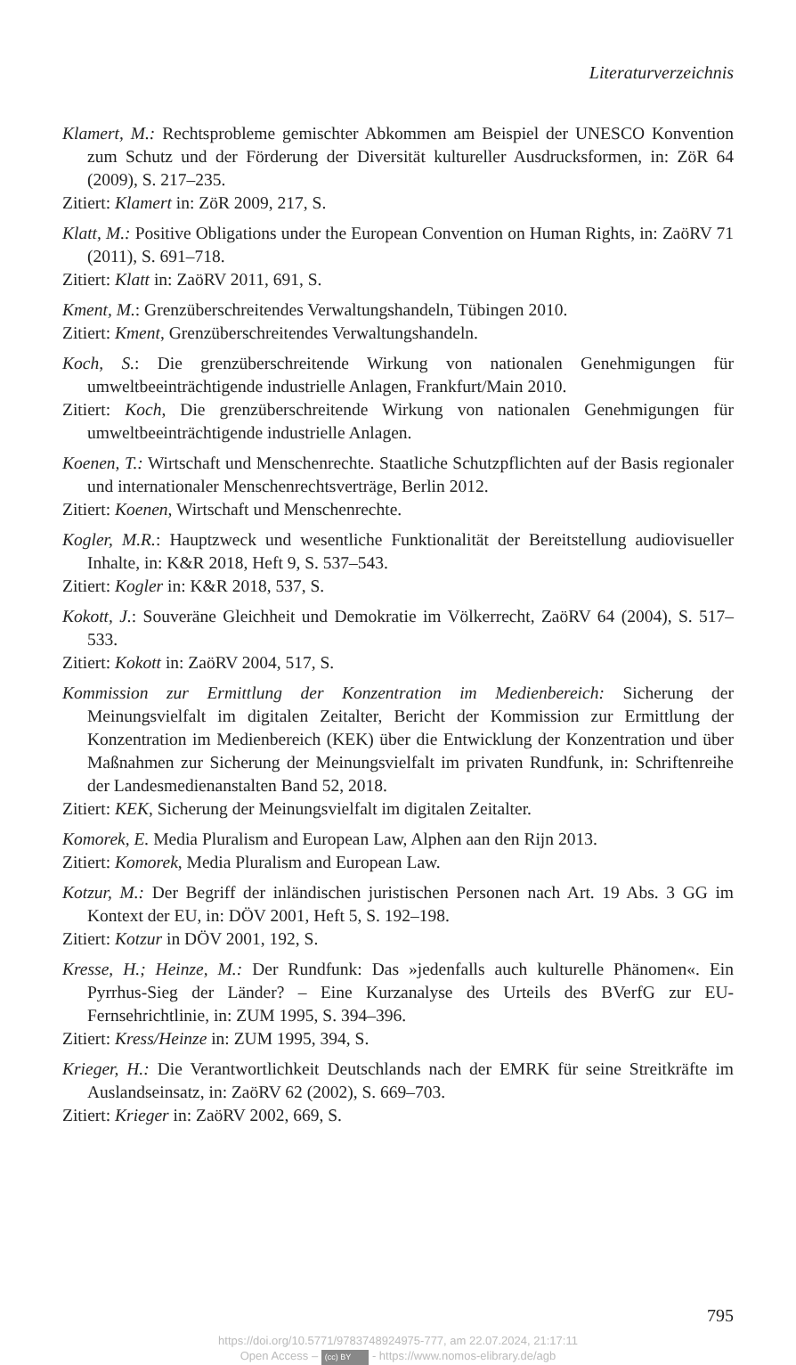Literaturverzeichnis
Klamert, M.: Rechtsprobleme gemischter Abkommen am Beispiel der UNESCO Konvention zum Schutz und der Förderung der Diversität kultureller Ausdrucksformen, in: ZöR 64 (2009), S. 217–235.
Zitiert: Klamert in: ZöR 2009, 217, S.
Klatt, M.: Positive Obligations under the European Convention on Human Rights, in: ZaöRV 71 (2011), S. 691–718.
Zitiert: Klatt in: ZaöRV 2011, 691, S.
Kment, M.: Grenzüberschreitendes Verwaltungshandeln, Tübingen 2010.
Zitiert: Kment, Grenzüberschreitendes Verwaltungshandeln.
Koch, S.: Die grenzüberschreitende Wirkung von nationalen Genehmigungen für umweltbeeinträchtigende industrielle Anlagen, Frankfurt/Main 2010.
Zitiert: Koch, Die grenzüberschreitende Wirkung von nationalen Genehmigungen für umweltbeeinträchtigende industrielle Anlagen.
Koenen, T.: Wirtschaft und Menschenrechte. Staatliche Schutzpflichten auf der Basis regionaler und internationaler Menschenrechtsverträge, Berlin 2012.
Zitiert: Koenen, Wirtschaft und Menschenrechte.
Kogler, M.R.: Hauptzweck und wesentliche Funktionalität der Bereitstellung audiovisueller Inhalte, in: K&R 2018, Heft 9, S. 537–543.
Zitiert: Kogler in: K&R 2018, 537, S.
Kokott, J.: Souveräne Gleichheit und Demokratie im Völkerrecht, ZaöRV 64 (2004), S. 517–533.
Zitiert: Kokott in: ZaöRV 2004, 517, S.
Kommission zur Ermittlung der Konzentration im Medienbereich: Sicherung der Meinungsvielfalt im digitalen Zeitalter, Bericht der Kommission zur Ermittlung der Konzentration im Medienbereich (KEK) über die Entwicklung der Konzentration und über Maßnahmen zur Sicherung der Meinungsvielfalt im privaten Rundfunk, in: Schriftenreihe der Landesmedienanstalten Band 52, 2018.
Zitiert: KEK, Sicherung der Meinungsvielfalt im digitalen Zeitalter.
Komorek, E. Media Pluralism and European Law, Alphen aan den Rijn 2013.
Zitiert: Komorek, Media Pluralism and European Law.
Kotzur, M.: Der Begriff der inländischen juristischen Personen nach Art. 19 Abs. 3 GG im Kontext der EU, in: DÖV 2001, Heft 5, S. 192–198.
Zitiert: Kotzur in DÖV 2001, 192, S.
Kresse, H.; Heinze, M.: Der Rundfunk: Das »jedenfalls auch kulturelle Phänomen«. Ein Pyrrhus-Sieg der Länder? – Eine Kurzanalyse des Urteils des BVerfG zur EU-Fernsehrichtlinie, in: ZUM 1995, S. 394–396.
Zitiert: Kress/Heinze in: ZUM 1995, 394, S.
Krieger, H.: Die Verantwortlichkeit Deutschlands nach der EMRK für seine Streitkräfte im Auslandseinsatz, in: ZaöRV 62 (2002), S. 669–703.
Zitiert: Krieger in: ZaöRV 2002, 669, S.
795
https://doi.org/10.5771/9783748924975-777, am 22.07.2024, 21:17:11
Open Access – (cc) BY - https://www.nomos-elibrary.de/agb